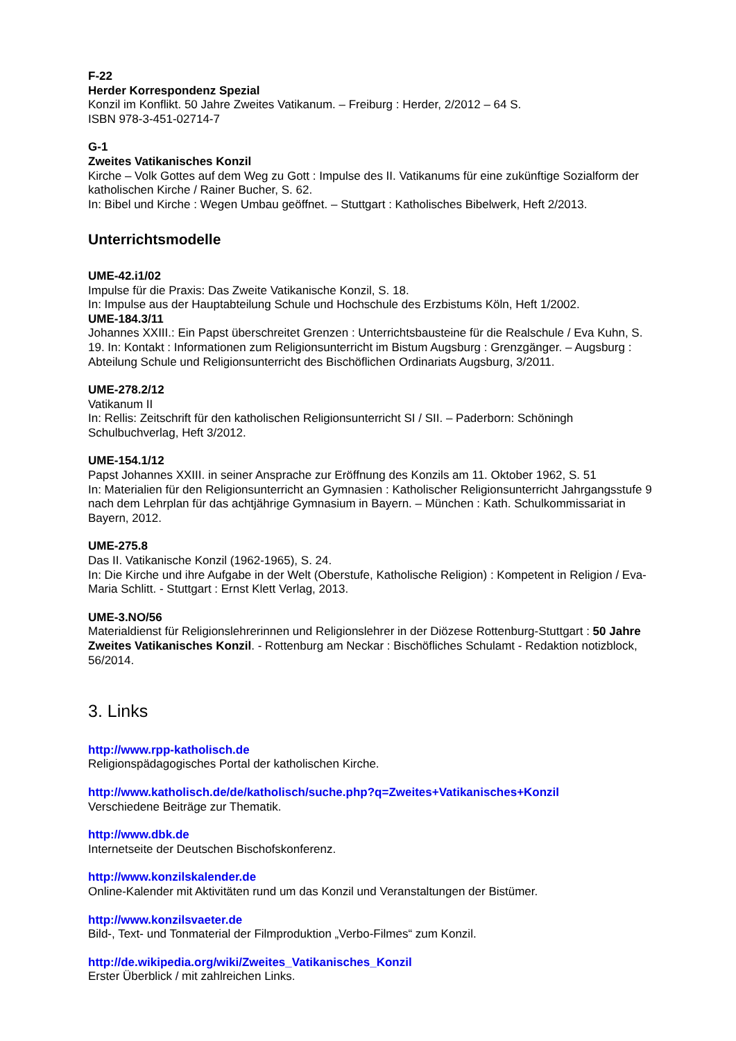F-22
Herder Korrespondenz Spezial
Konzil im Konflikt. 50 Jahre Zweites Vatikanum. – Freiburg : Herder, 2/2012 – 64 S.
ISBN 978-3-451-02714-7
G-1
Zweites Vatikanisches Konzil
Kirche – Volk Gottes auf dem Weg zu Gott : Impulse des II. Vatikanums für eine zukünftige Sozialform der katholischen Kirche / Rainer Bucher, S. 62.
In: Bibel und Kirche : Wegen Umbau geöffnet. – Stuttgart : Katholisches Bibelwerk, Heft 2/2013.
Unterrichtsmodelle
UME-42.i1/02
Impulse für die Praxis: Das Zweite Vatikanische Konzil, S. 18.
In: Impulse aus der Hauptabteilung Schule und Hochschule des Erzbistums Köln, Heft 1/2002.
UME-184.3/11
Johannes XXIII.: Ein Papst überschreitet Grenzen : Unterrichtsbausteine für die Realschule / Eva Kuhn, S. 19. In: Kontakt : Informationen zum Religionsunterricht im Bistum Augsburg : Grenzgänger. – Augsburg : Abteilung Schule und Religionsunterricht des Bischöflichen Ordinariats Augsburg, 3/2011.
UME-278.2/12
Vatikanum II
In: Rellis: Zeitschrift für den katholischen Religionsunterricht SI / SII. – Paderborn: Schöningh Schulbuchverlag, Heft 3/2012.
UME-154.1/12
Papst Johannes XXIII. in seiner Ansprache zur Eröffnung des Konzils am 11. Oktober 1962, S. 51
In: Materialien für den Religionsunterricht an Gymnasien : Katholischer Religionsunterricht Jahrgangsstufe 9 nach dem Lehrplan für das achtjährige Gymnasium in Bayern. – München : Kath. Schulkommissariat in Bayern, 2012.
UME-275.8
Das II. Vatikanische Konzil (1962-1965), S. 24.
In: Die Kirche und ihre Aufgabe in der Welt (Oberstufe, Katholische Religion) : Kompetent in Religion / Eva-Maria Schlitt. - Stuttgart : Ernst Klett Verlag, 2013.
UME-3.NO/56
Materialdienst für Religionslehrerinnen und Religionslehrer in der Diözese Rottenburg-Stuttgart : 50 Jahre Zweites Vatikanisches Konzil. - Rottenburg am Neckar : Bischöfliches Schulamt - Redaktion notizblock, 56/2014.
3. Links
http://www.rpp-katholisch.de
Religionspädagogisches Portal der katholischen Kirche.
http://www.katholisch.de/de/katholisch/suche.php?q=Zweites+Vatikanisches+Konzil
Verschiedene Beiträge zur Thematik.
http://www.dbk.de
Internetseite der Deutschen Bischofskonferenz.
http://www.konzilskalender.de
Online-Kalender mit Aktivitäten rund um das Konzil und Veranstaltungen der Bistümer.
http://www.konzilsvaeter.de
Bild-, Text- und Tonmaterial der Filmproduktion „Verbo-Filmes“ zum Konzil.
http://de.wikipedia.org/wiki/Zweites_Vatikanisches_Konzil
Erster Überblick / mit zahlreichen Links.